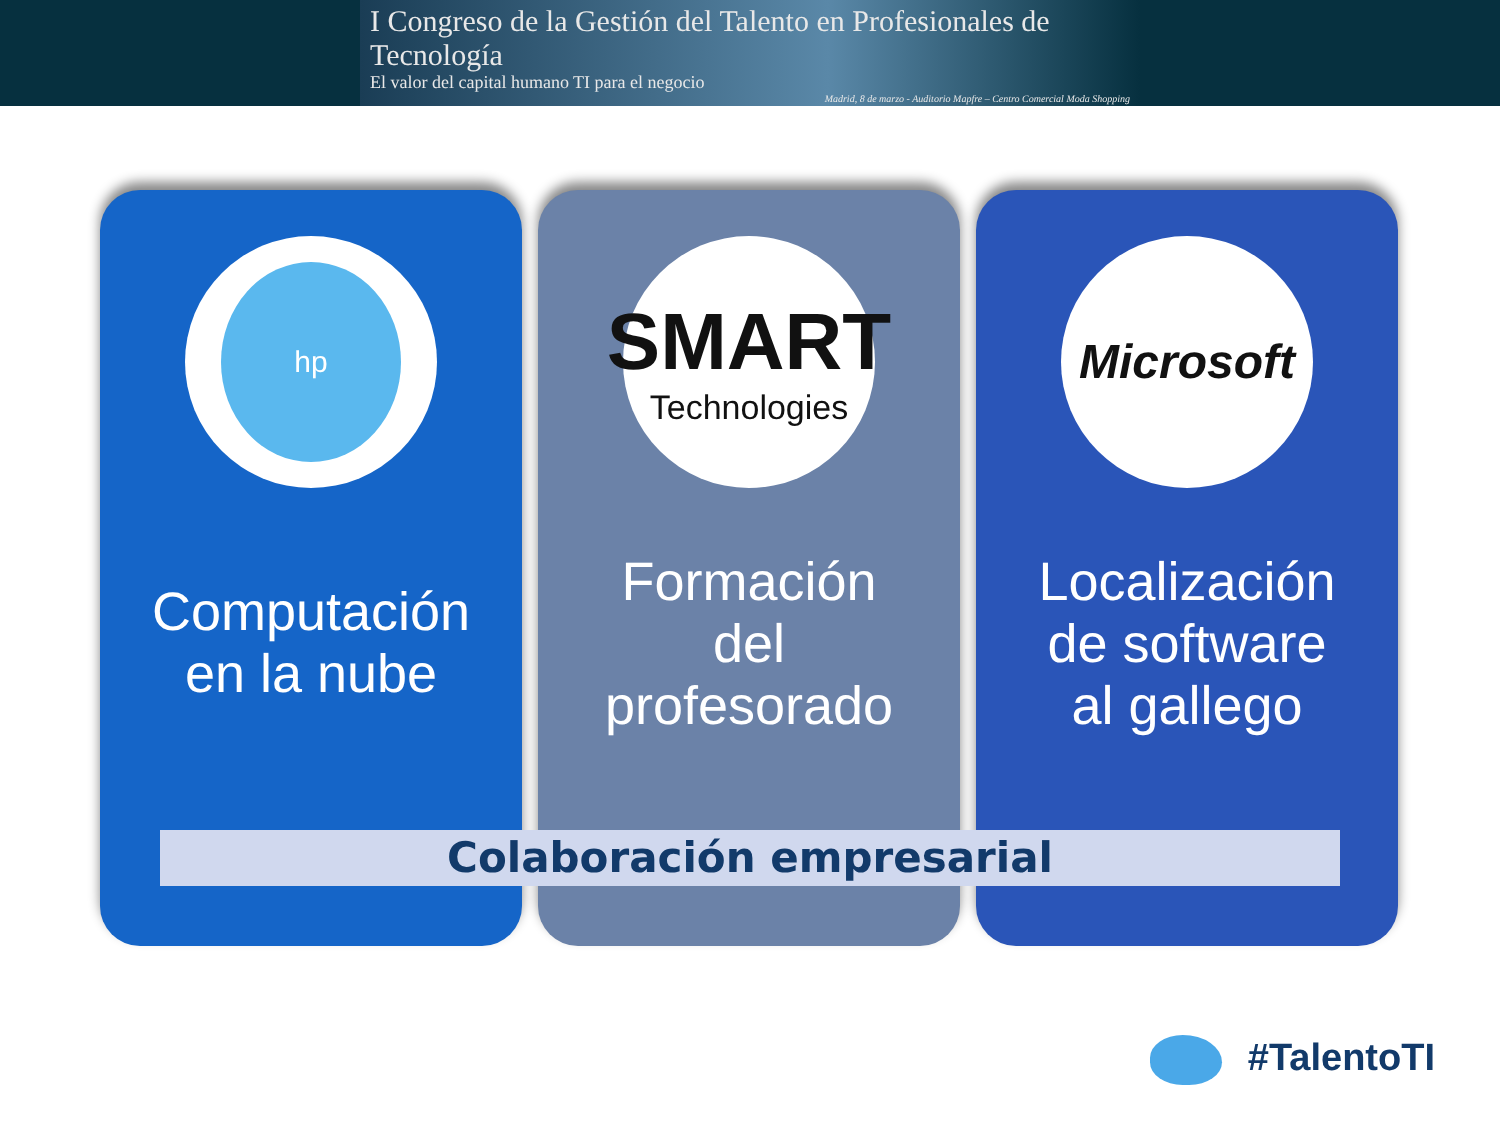I Congreso de la Gestión del Talento en Profesionales de Tecnología
El valor del capital humano TI para el negocio
Madrid, 8 de marzo - Auditorio Mapfre – Centro Comercial Moda Shopping
hp
Computación
en la nube
SMART
Technologies
Formación
del
profesorado
Microsoft
Localización
de software
al gallego
Colaboración empresarial
#TalentoTI